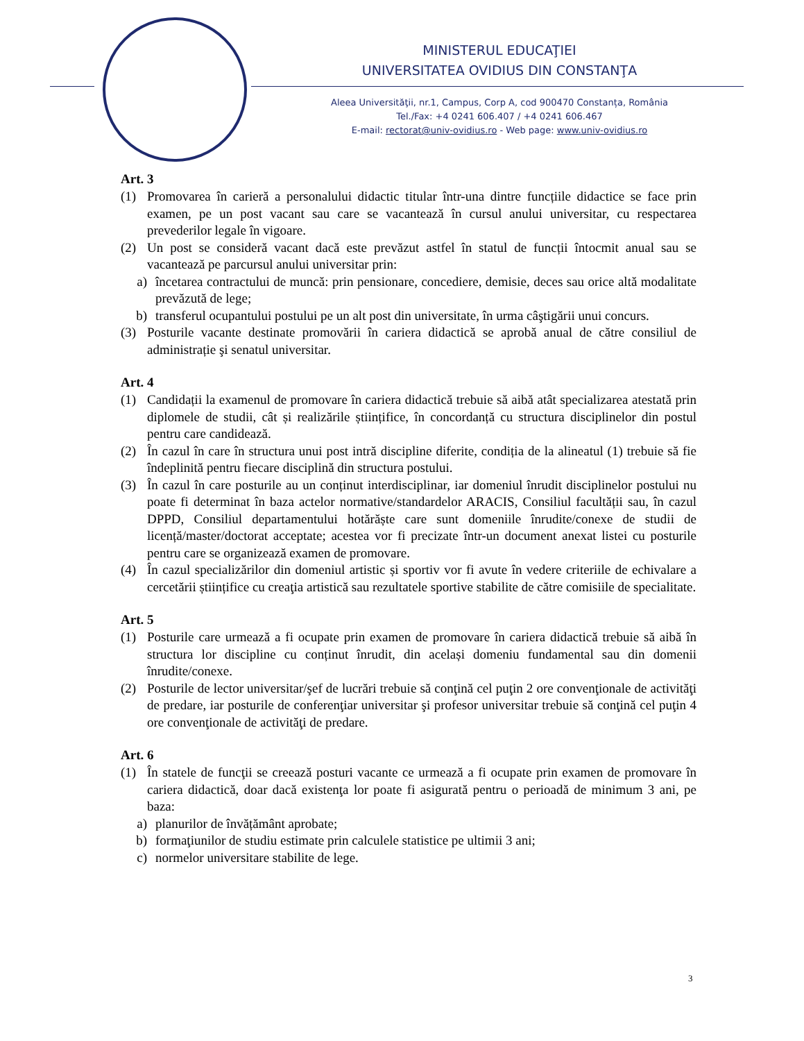MINISTERUL EDUCAŢIEI
UNIVERSITATEA OVIDIUS DIN CONSTANŢA
Aleea Universităţii, nr.1, Campus, Corp A, cod 900470 Constanța, România
Tel./Fax: +4 0241 606.407 / +4 0241 606.467
E-mail: rectorat@univ-ovidius.ro - Web page: www.univ-ovidius.ro
Art. 3
(1) Promovarea în carieră a personalului didactic titular într-una dintre funcțiile didactice se face prin examen, pe un post vacant sau care se vacantează în cursul anului universitar, cu respectarea prevederilor legale în vigoare.
(2) Un post se consideră vacant dacă este prevăzut astfel în statul de funcții întocmit anual sau se vacantează pe parcursul anului universitar prin:
a) încetarea contractului de muncă: prin pensionare, concediere, demisie, deces sau orice altă modalitate prevăzută de lege;
b) transferul ocupantului postului pe un alt post din universitate, în urma câştigării unui concurs.
(3) Posturile vacante destinate promovării în cariera didactică se aprobă anual de către consiliul de administrație şi senatul universitar.
Art. 4
(1) Candidații la examenul de promovare în cariera didactică trebuie să aibă atât specializarea atestată prin diplomele de studii, cât și realizările științifice, în concordanță cu structura disciplinelor din postul pentru care candidează.
(2) În cazul în care în structura unui post intră discipline diferite, condiția de la alineatul (1) trebuie să fie îndeplinită pentru fiecare disciplină din structura postului.
(3) În cazul în care posturile au un conținut interdisciplinar, iar domeniul înrudit disciplinelor postului nu poate fi determinat în baza actelor normative/standardelor ARACIS, Consiliul facultății sau, în cazul DPPD, Consiliul departamentului hotărăște care sunt domeniile înrudite/conexe de studii de licență/master/doctorat acceptate; acestea vor fi precizate într-un document anexat listei cu posturile pentru care se organizează examen de promovare.
(4) În cazul specializărilor din domeniul artistic și sportiv vor fi avute în vedere criteriile de echivalare a cercetării științifice cu creaţia artistică sau rezultatele sportive stabilite de către comisiile de specialitate.
Art. 5
(1) Posturile care urmează a fi ocupate prin examen de promovare în cariera didactică trebuie să aibă în structura lor discipline cu conținut înrudit, din același domeniu fundamental sau din domenii înrudite/conexe.
(2) Posturile de lector universitar/şef de lucrări trebuie să conţină cel puţin 2 ore convenţionale de activităţi de predare, iar posturile de conferenţiar universitar şi profesor universitar trebuie să conţină cel puţin 4 ore convenţionale de activităţi de predare.
Art. 6
(1) În statele de funcţii se creează posturi vacante ce urmează a fi ocupate prin examen de promovare în cariera didactică, doar dacă existenţa lor poate fi asigurată pentru o perioadă de minimum 3 ani, pe baza:
a) planurilor de învățământ aprobate;
b) formaţiunilor de studiu estimate prin calculele statistice pe ultimii 3 ani;
c) normelor universitare stabilite de lege.
3